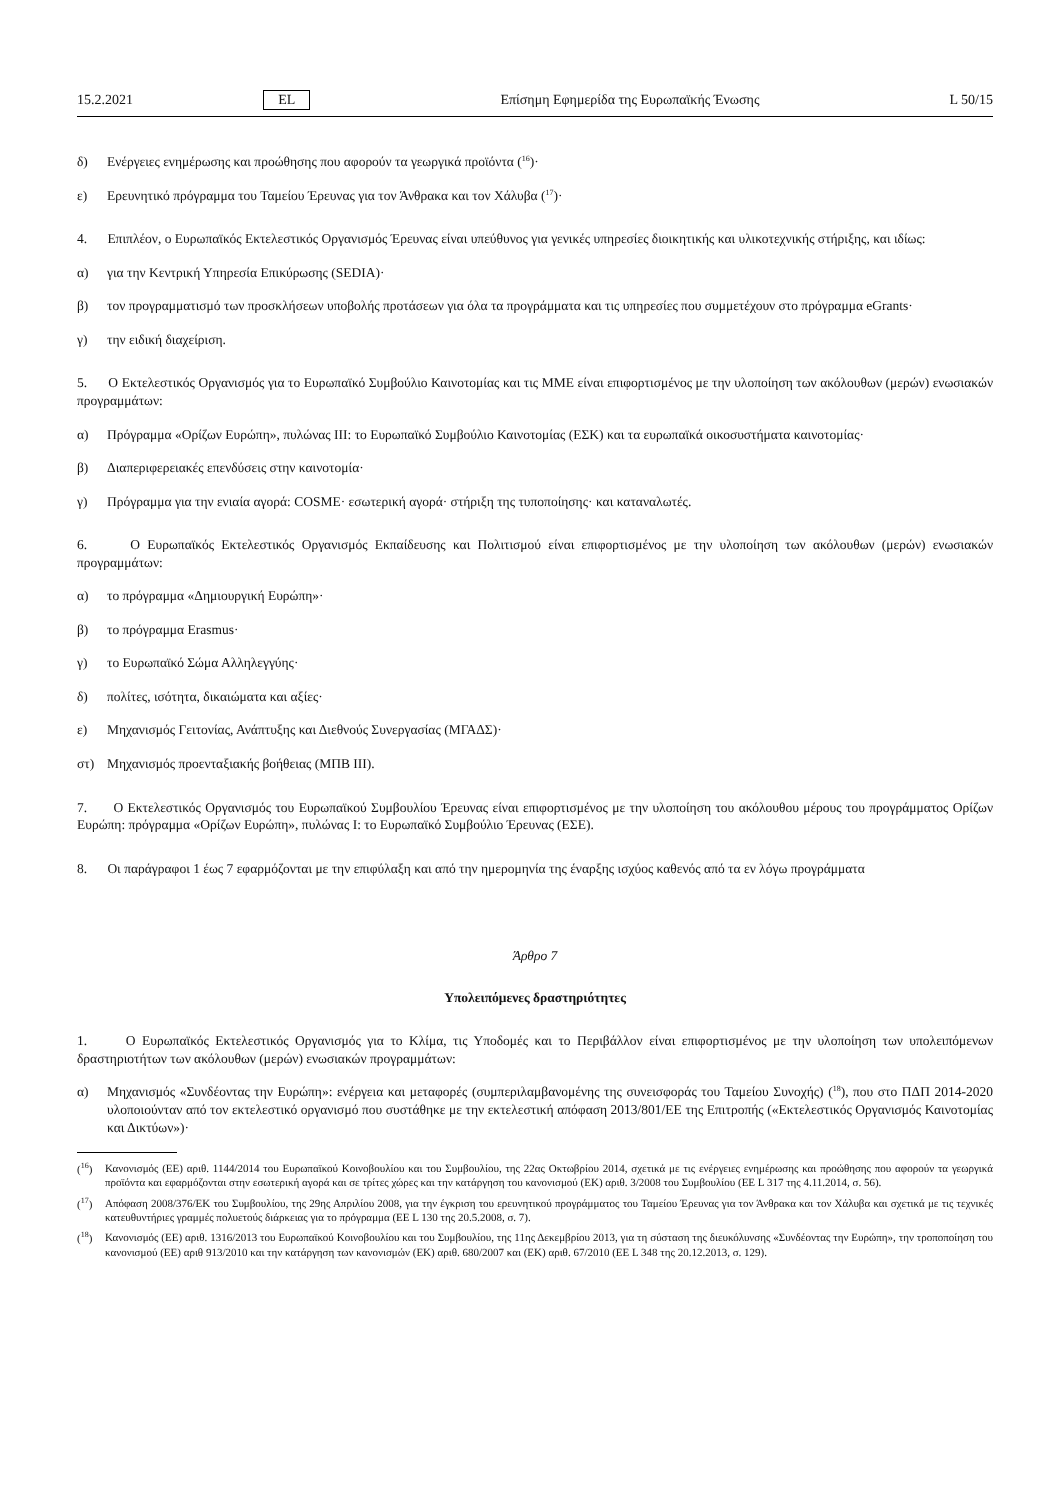15.2.2021 EL Επίσημη Εφημερίδα της Ευρωπαϊκής Ένωσης L 50/15
δ) Ενέργειες ενημέρωσης και προώθησης που αφορούν τα γεωργικά προϊόντα (<sup>16</sup>)·
ε) Ερευνητικό πρόγραμμα του Ταμείου Έρευνας για τον Άνθρακα και τον Χάλυβα (<sup>17</sup>)·
4. Επιπλέον, ο Ευρωπαϊκός Εκτελεστικός Οργανισμός Έρευνας είναι υπεύθυνος για γενικές υπηρεσίες διοικητικής και υλικοτεχνικής στήριξης, και ιδίως:
α) για την Κεντρική Υπηρεσία Επικύρωσης (SEDIA)·
β) τον προγραμματισμό των προσκλήσεων υποβολής προτάσεων για όλα τα προγράμματα και τις υπηρεσίες που συμμετέχουν στο πρόγραμμα eGrants·
γ) την ειδική διαχείριση.
5. Ο Εκτελεστικός Οργανισμός για το Ευρωπαϊκό Συμβούλιο Καινοτομίας και τις ΜΜΕ είναι επιφορτισμένος με την υλοποίηση των ακόλουθων (μερών) ενωσιακών προγραμμάτων:
α) Πρόγραμμα «Ορίζων Ευρώπη», πυλώνας ΙΙΙ: το Ευρωπαϊκό Συμβούλιο Καινοτομίας (ΕΣΚ) και τα ευρωπαϊκά οικοσυστήματα καινοτομίας·
β) Διαπεριφερειακές επενδύσεις στην καινοτομία·
γ) Πρόγραμμα για την ενιαία αγορά: COSME· εσωτερική αγορά· στήριξη της τυποποίησης· και καταναλωτές.
6. Ο Ευρωπαϊκός Εκτελεστικός Οργανισμός Εκπαίδευσης και Πολιτισμού είναι επιφορτισμένος με την υλοποίηση των ακόλουθων (μερών) ενωσιακών προγραμμάτων:
α) το πρόγραμμα «Δημιουργική Ευρώπη»·
β) το πρόγραμμα Erasmus·
γ) το Ευρωπαϊκό Σώμα Αλληλεγγύης·
δ) πολίτες, ισότητα, δικαιώματα και αξίες·
ε) Μηχανισμός Γειτονίας, Ανάπτυξης και Διεθνούς Συνεργασίας (ΜΓΑΔΣ)·
στ) Μηχανισμός προενταξιακής βοήθειας (ΜΠΒ ΙΙΙ).
7. Ο Εκτελεστικός Οργανισμός του Ευρωπαϊκού Συμβουλίου Έρευνας είναι επιφορτισμένος με την υλοποίηση του ακόλουθου μέρους του προγράμματος Ορίζων Ευρώπη: πρόγραμμα «Ορίζων Ευρώπη», πυλώνας Ι: το Ευρωπαϊκό Συμβούλιο Έρευνας (ΕΣΕ).
8. Οι παράγραφοι 1 έως 7 εφαρμόζονται με την επιφύλαξη και από την ημερομηνία της έναρξης ισχύος καθενός από τα εν λόγω προγράμματα
Άρθρο 7
Υπολειπόμενες δραστηριότητες
1. Ο Ευρωπαϊκός Εκτελεστικός Οργανισμός για το Κλίμα, τις Υποδομές και το Περιβάλλον είναι επιφορτισμένος με την υλοποίηση των υπολειπόμενων δραστηριοτήτων των ακόλουθων (μερών) ενωσιακών προγραμμάτων:
α) Μηχανισμός «Συνδέοντας την Ευρώπη»: ενέργεια και μεταφορές (συμπεριλαμβανομένης της συνεισφοράς του Ταμείου Συνοχής) (<sup>18</sup>), που στο ΠΔΠ 2014-2020 υλοποιούνταν από τον εκτελεστικό οργανισμό που συστάθηκε με την εκτελεστική απόφαση 2013/801/ΕΕ της Επιτροπής («Εκτελεστικός Οργανισμός Καινοτομίας και Δικτύων»)·
(<sup>16</sup>) Κανονισμός (ΕΕ) αριθ. 1144/2014 του Ευρωπαϊκού Κοινοβουλίου και του Συμβουλίου, της 22ας Οκτωβρίου 2014, σχετικά με τις ενέργειες ενημέρωσης και προώθησης που αφορούν τα γεωργικά προϊόντα και εφαρμόζονται στην εσωτερική αγορά και σε τρίτες χώρες και την κατάργηση του κανονισμού (ΕΚ) αριθ. 3/2008 του Συμβουλίου (ΕΕ L 317 της 4.11.2014, σ. 56).
(<sup>17</sup>) Απόφαση 2008/376/ΕΚ του Συμβουλίου, της 29ης Απριλίου 2008, για την έγκριση του ερευνητικού προγράμματος του Ταμείου Έρευνας για τον Άνθρακα και τον Χάλυβα και σχετικά με τις τεχνικές κατευθυντήριες γραμμές πολυετούς διάρκειας για το πρόγραμμα (ΕΕ L 130 της 20.5.2008, σ. 7).
(<sup>18</sup>) Κανονισμός (ΕΕ) αριθ. 1316/2013 του Ευρωπαϊκού Κοινοβουλίου και του Συμβουλίου, της 11ης Δεκεμβρίου 2013, για τη σύσταση της διευκόλυνσης «Συνδέοντας την Ευρώπη», την τροποποίηση του κανονισμού (ΕΕ) αριθ 913/2010 και την κατάργηση των κανονισμών (ΕΚ) αριθ. 680/2007 και (ΕΚ) αριθ. 67/2010 (ΕΕ L 348 της 20.12.2013, σ. 129).